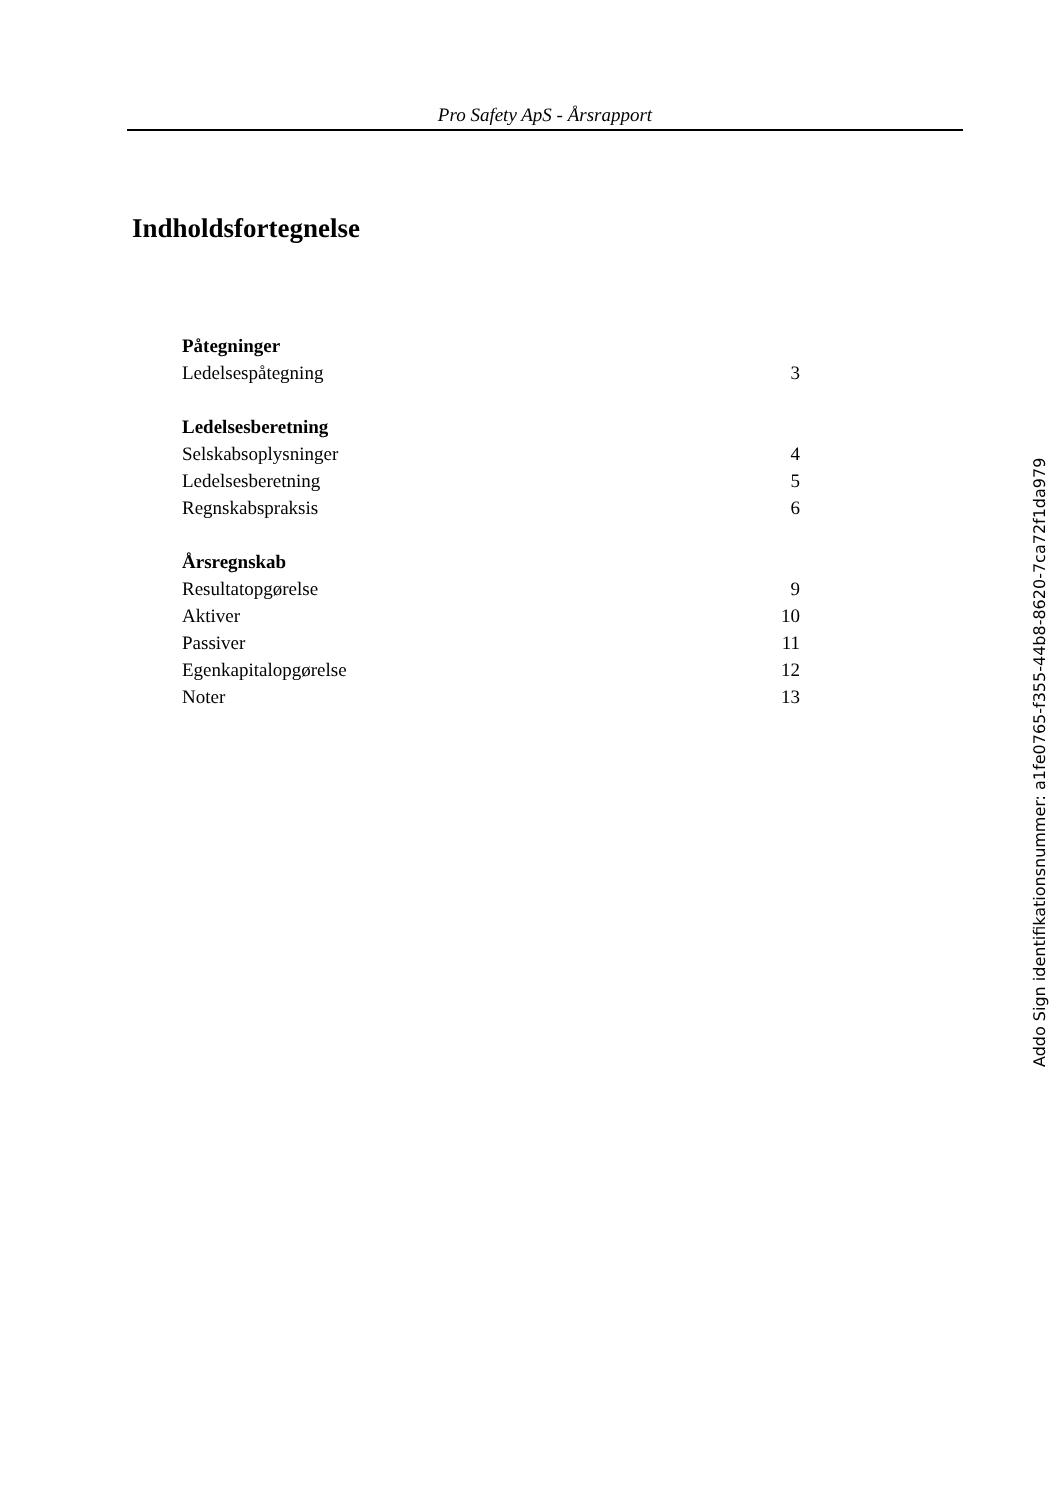Pro Safety ApS - Årsrapport
Indholdsfortegnelse
Påtegninger
Ledelsespåtegning 3
Ledelsesberetning
Selskabsoplysninger 4
Ledelsesberetning 5
Regnskabspraksis 6
Årsregnskab
Resultatopgørelse 9
Aktiver 10
Passiver 11
Egenkapitalopgørelse 12
Noter 13
Addo Sign identifikationsnummer: a1fe0765-f355-44b8-8620-7ca72f1da979